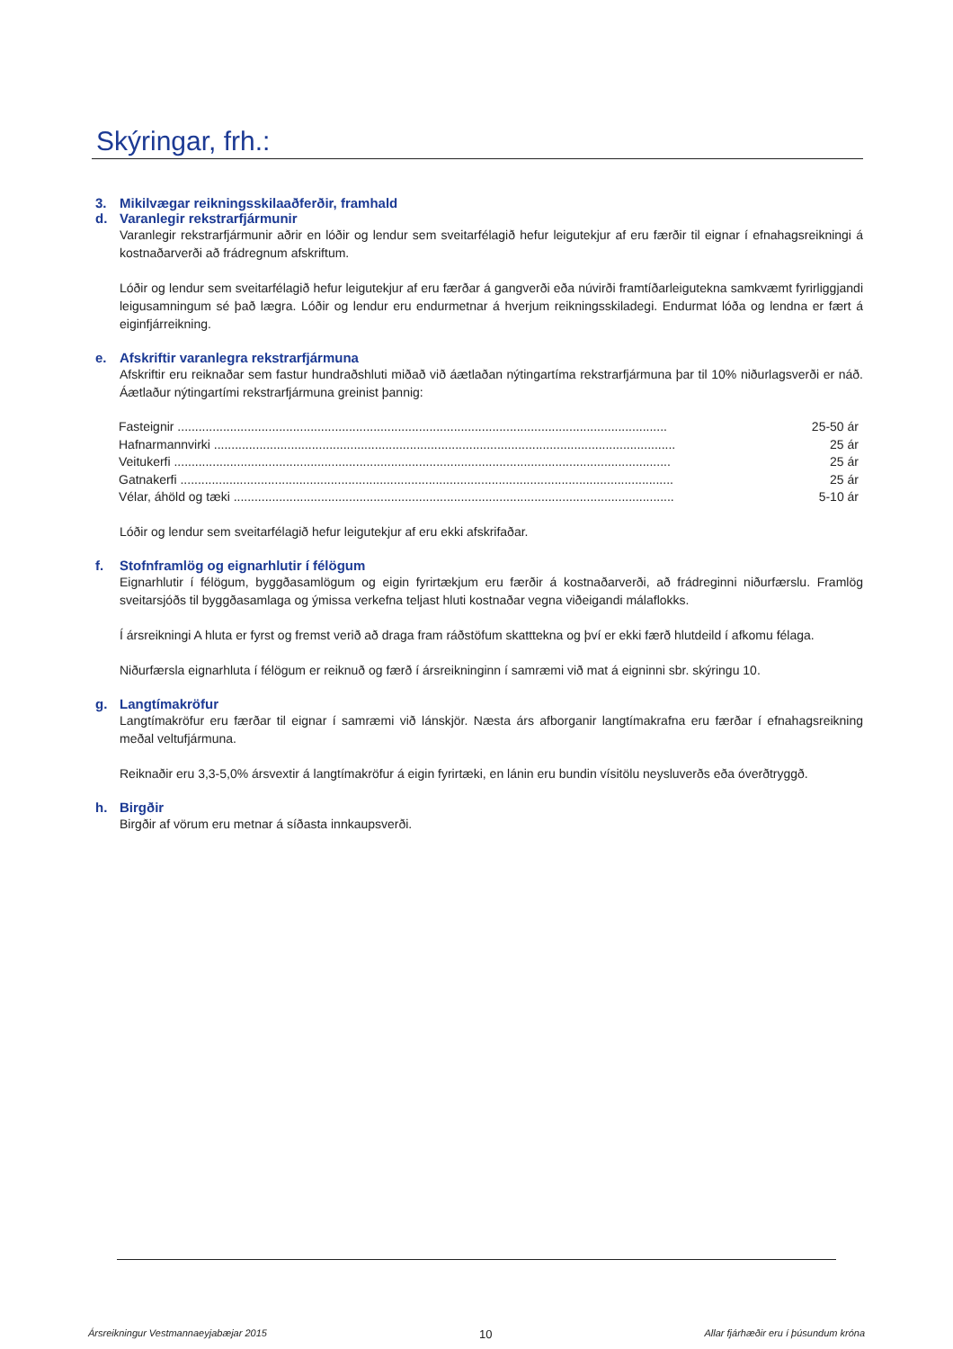Skýringar, frh.:
3. Mikilvægar reikningsskilaaðferðir, framhald
d. Varanlegir rekstrarfjármunir
Varanlegir rekstrarfjármunir aðrir en lóðir og lendur sem sveitarfélagið hefur leigutekjur af eru færðir til eignar í efnahagsreikningi á kostnaðarverði að frádregnum afskriftum.
Lóðir og lendur sem sveitarfélagið hefur leigutekjur af eru færðar á gangverði eða núvirði framtíðarleigutekna samkvæmt fyrirliggjandi leigusamningum sé það lægra. Lóðir og lendur eru endurmetnar á hverjum reikningsskiladegi. Endurmat lóða og lendna er fært á eiginfjárreikning.
e. Afskriftir varanlegra rekstrarfjármuna
Afskriftir eru reiknaðar sem fastur hundraðshluti miðað við áætlaðan nýtingartíma rekstrarfjármuna þar til 10% niðurlagsverði er náð. Áætlaður nýtingartími rekstrarfjármuna greinist þannig:
| Fasteignir ............................................................................................................................................ | 25-50 ár |
| Hafnarmannvirki .................................................................................................................................... | 25 ár |
| Veitukerfi .............................................................................................................................................. | 25 ár |
| Gatnakerfi ............................................................................................................................................. | 25 ár |
| Vélar, áhöld og tæki .............................................................................................................................. | 5-10 ár |
Lóðir og lendur sem sveitarfélagið hefur leigutekjur af eru ekki afskrifaðar.
f. Stofnframlög og eignarhlutir í félögum
Eignarhlutir í félögum, byggðasamlögum og eigin fyrirtækjum eru færðir á kostnaðarverði, að frádreginni niðurfærslu. Framlög sveitarsjóðs til byggðasamlaga og ýmissa verkefna teljast hluti kostnaðar vegna viðeigandi málaflokks.
Í ársreikningi A hluta er fyrst og fremst verið að draga fram ráðstöfum skatttekna og því er ekki færð hlutdeild í afkomu félaga.
Niðurfærsla eignarhluta í félögum er reiknuð og færð í ársreikninginn í samræmi við mat á eigninni sbr. skýringu 10.
g. Langtímakröfur
Langtímakröfur eru færðar til eignar í samræmi við lánskjör. Næsta árs afborganir langtímakrafna eru færðar í efnahagsreikning meðal veltufjármuna.
Reiknaðir eru 3,3-5,0% ársvextir á langtímakröfur á eigin fyrirtæki, en lánin eru bundin vísitölu neysluverðs eða óverðtryggð.
h. Birgðir
Birgðir af vörum eru metnar á síðasta innkaupsverði.
Ársreikningur Vestmannaeyjabæjar 2015 10 Allar fjárhæðir eru í þúsundum króna